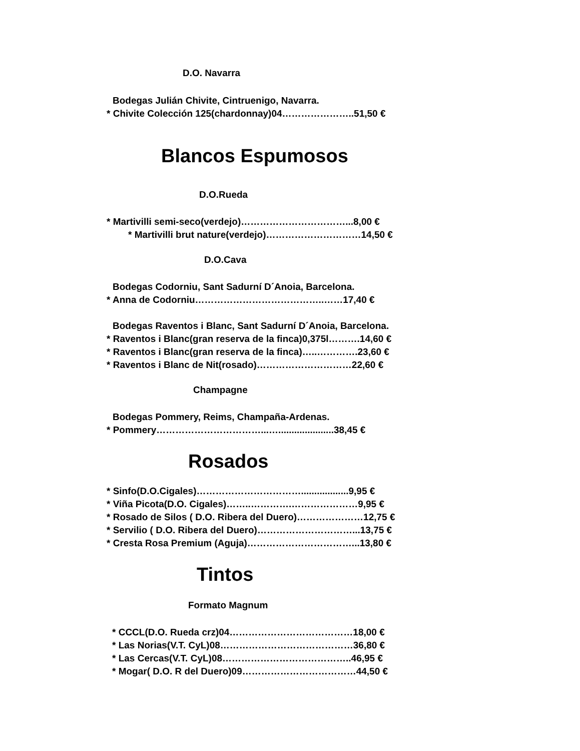D.O. Navarra
Bodegas Julián Chivite, Cintruenigo, Navarra.
* Chivite Colección 125(chardonnay)04…………………..51,50 €
Blancos Espumosos
D.O.Rueda
* Martivilli semi-seco(verdejo)……………………………...8,00 €
* Martivilli brut nature(verdejo)…………………………14,50 €
D.O.Cava
Bodegas Codorniu, Sant Sadurní D´Anoia, Barcelona.
* Anna de Codorniu…………………………………..……17,40 €
Bodegas Raventos i Blanc, Sant Sadurní D´Anoia, Barcelona.
* Raventos i Blanc(gran reserva de la finca)0,375l……….14,60 €
* Raventos i Blanc(gran reserva de la finca)…..………….23,60 €
* Raventos i Blanc de Nit(rosado)…………………………22,60 €
Champagne
Bodegas Pommery, Reims, Champaña-Ardenas.
* Pommery……………………………...….....................38,45 €
Rosados
* Sinfo(D.O.Cigales)……………………………..................9,95 €
* Viña Picota(D.O. Cigales)……..………….…………………9,95 €
* Rosado de Silos ( D.O. Ribera del Duero)…………………12,75 €
* Servilio ( D.O. Ribera del Duero)…………………………...13,75 €
* Cresta Rosa Premium (Aguja)……………………………...13,80 €
Tintos
Formato Magnum
* CCCL(D.O. Rueda crz)04…………………………………18,00 €
* Las Norias(V.T. CyL)08……………………………………36,80 €
* Las Cercas(V.T. CyL)08…………………………………..46,95 €
* Mogar( D.O. R del Duero)09………………………………44,50 €